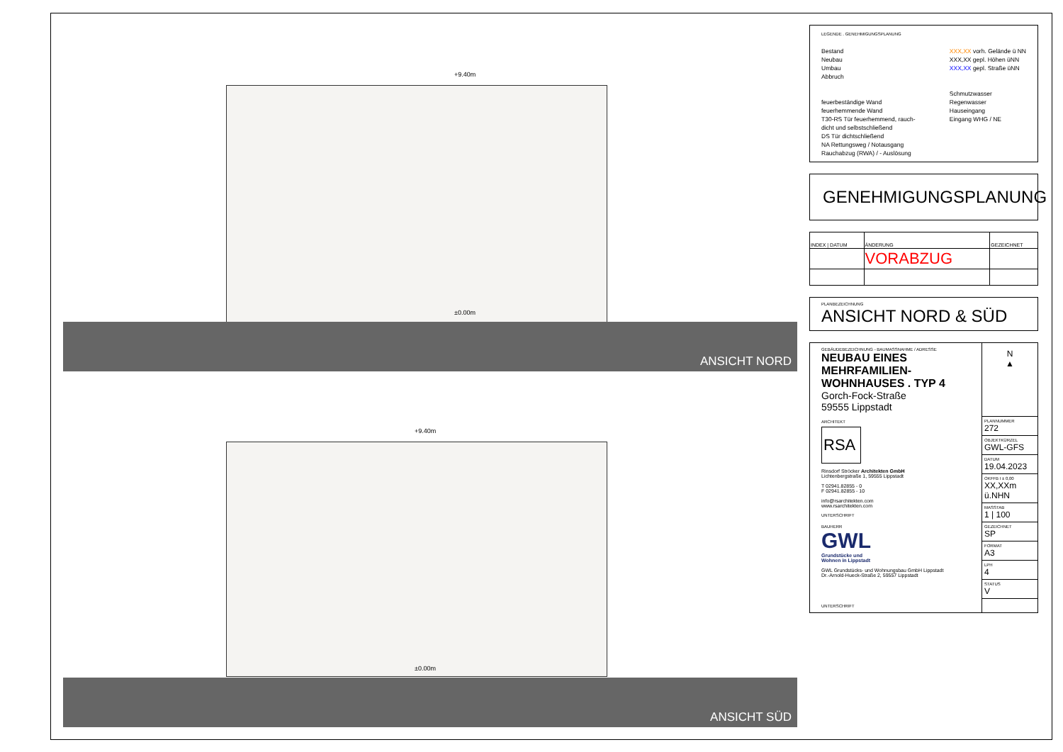+9.40m
±0.00m
ANSICHT NORD
+9.40m
±0.00m
ANSICHT SÜD
LEGENDE . GENEHMIGUNGSPLANUNG
Bestand
Neubau
Umbau
Abbruch
feuerbeständige Wand
feuerhemmende Wand
T30-RS Tür feuerhemmend, rauch-
dicht und selbstschließend
DS Tür dichtschließend
NA Rettungsweg / Notausgang
Rauchabzug (RWA) / - Auslösung
XXX,XX vorh. Gelände ü NN
XXX,XX gepl. Höhen üNN
XXX,XX gepl. Straße üNN
Schmutzwasser
Regenwasser
Hauseingang
Eingang WHG / NE
GENEHMIGUNGSPLANUNG
| INDEX / DATUM | ÄNDERUNG | GEZEICHNET |
| --- | --- | --- |
| | VORABZUG | |
PLANBEZEICHNUNG
ANSICHT NORD & SÜD
GEBÄUDEBEZEICHNUNG - BAUMASSNAHME / ADRESSE
NEUBAU EINES MEHRFAMILIEN-
WOHNHAUSES . TYP 4
Gorch-Fock-Straße
59555 Lippstadt
ARCHITEKT
RSA
Rinsdorf Ströcker Architekten GmbH
Lichtenbergstraße 1, 59555 Lippstadt
T 02941.82855 - 0
F 02941.82855 - 10
info@rsarchitekten.com
www.rsarchitekten.com
UNTERSCHRIFT
BAUHERR
GWL
Grundstücke und
Wohnen in Lippstadt
GWL Grundstücks- und Wohnungsbau GmbH Lippstadt
Dr.-Arnold-Hueck-Straße 2, 59557 Lippstadt
UNTERSCHRIFT
N
▲
PLANNUMMER
272
OBJEKTKÜRZEL
GWL-GFS
DATUM
19.04.2023
OKFFB I ± 0,00
XX,XXm ü.NHN
MASSTAB
1 | 100
GEZEICHNET
SP
FORMAT
A3
LPH
4
STATUS
V